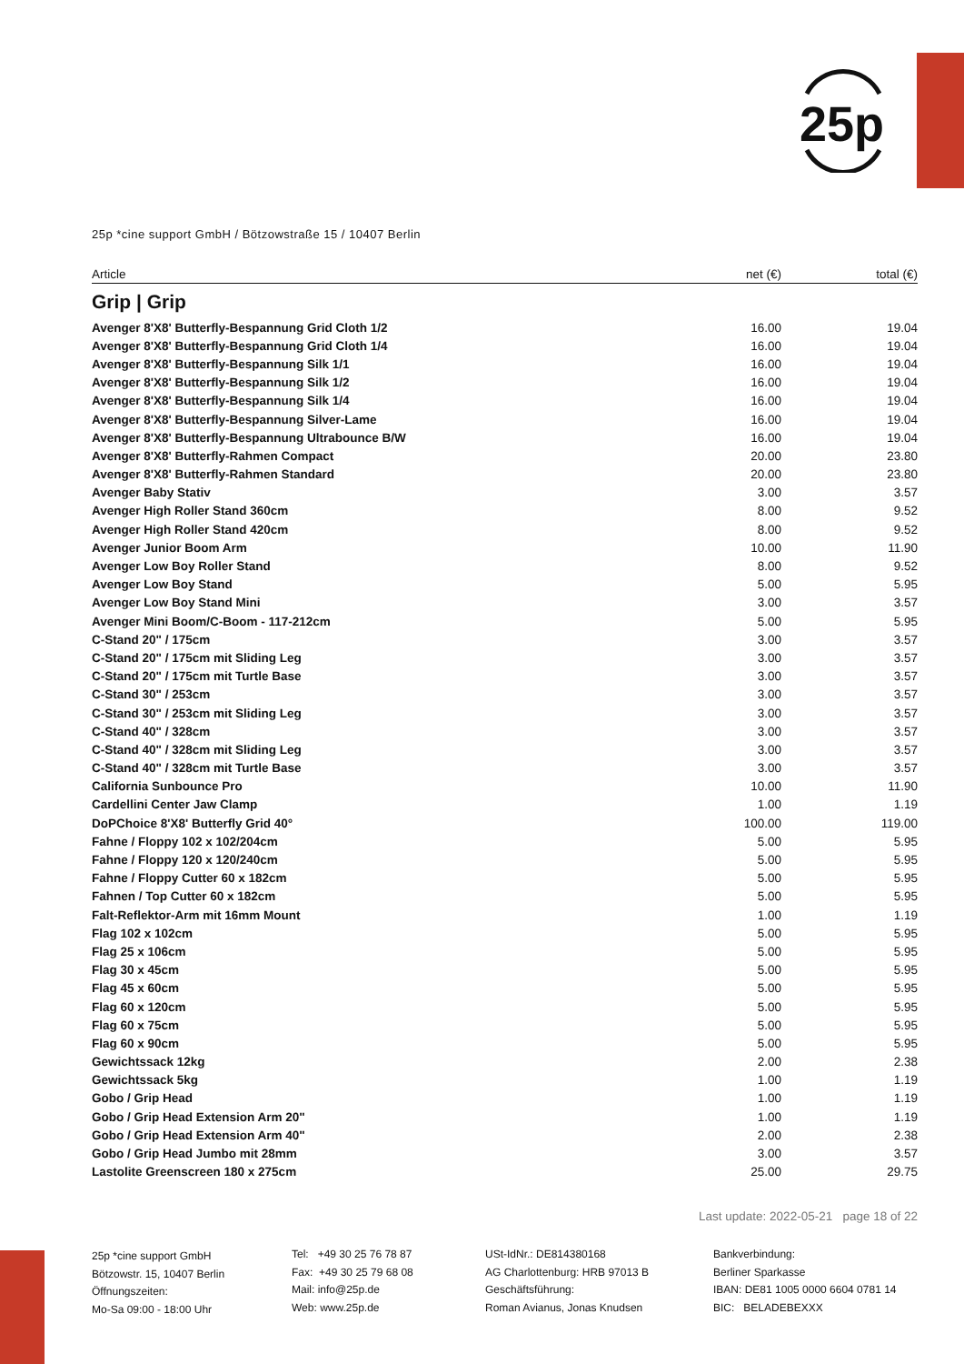25p
25p *cine support GmbH / Bötzowstraße 15 / 10407 Berlin
| Article | net (€) | total (€) |
| --- | --- | --- |
Grip | Grip
| Avenger 8'X8' Butterfly-Bespannung Grid Cloth 1/2 | 16.00 | 19.04 |
| Avenger 8'X8' Butterfly-Bespannung Grid Cloth 1/4 | 16.00 | 19.04 |
| Avenger 8'X8' Butterfly-Bespannung Silk 1/1 | 16.00 | 19.04 |
| Avenger 8'X8' Butterfly-Bespannung Silk 1/2 | 16.00 | 19.04 |
| Avenger 8'X8' Butterfly-Bespannung Silk 1/4 | 16.00 | 19.04 |
| Avenger 8'X8' Butterfly-Bespannung Silver-Lame | 16.00 | 19.04 |
| Avenger 8'X8' Butterfly-Bespannung Ultrabounce B/W | 16.00 | 19.04 |
| Avenger 8'X8' Butterfly-Rahmen Compact | 20.00 | 23.80 |
| Avenger 8'X8' Butterfly-Rahmen Standard | 20.00 | 23.80 |
| Avenger Baby Stativ | 3.00 | 3.57 |
| Avenger High Roller Stand 360cm | 8.00 | 9.52 |
| Avenger High Roller Stand 420cm | 8.00 | 9.52 |
| Avenger Junior Boom Arm | 10.00 | 11.90 |
| Avenger Low Boy Roller Stand | 8.00 | 9.52 |
| Avenger Low Boy Stand | 5.00 | 5.95 |
| Avenger Low Boy Stand Mini | 3.00 | 3.57 |
| Avenger Mini Boom/C-Boom - 117-212cm | 5.00 | 5.95 |
| C-Stand 20" / 175cm | 3.00 | 3.57 |
| C-Stand 20" / 175cm mit Sliding Leg | 3.00 | 3.57 |
| C-Stand 20" / 175cm mit Turtle Base | 3.00 | 3.57 |
| C-Stand 30" / 253cm | 3.00 | 3.57 |
| C-Stand 30" / 253cm mit Sliding Leg | 3.00 | 3.57 |
| C-Stand 40" / 328cm | 3.00 | 3.57 |
| C-Stand 40" / 328cm mit Sliding Leg | 3.00 | 3.57 |
| C-Stand 40" / 328cm mit Turtle Base | 3.00 | 3.57 |
| California Sunbounce Pro | 10.00 | 11.90 |
| Cardellini Center Jaw Clamp | 1.00 | 1.19 |
| DoPChoice 8'X8' Butterfly Grid 40° | 100.00 | 119.00 |
| Fahne / Floppy 102 x 102/204cm | 5.00 | 5.95 |
| Fahne / Floppy 120 x 120/240cm | 5.00 | 5.95 |
| Fahne / Floppy Cutter 60 x 182cm | 5.00 | 5.95 |
| Fahnen / Top Cutter 60 x 182cm | 5.00 | 5.95 |
| Falt-Reflektor-Arm mit 16mm Mount | 1.00 | 1.19 |
| Flag 102 x 102cm | 5.00 | 5.95 |
| Flag 25 x 106cm | 5.00 | 5.95 |
| Flag 30 x 45cm | 5.00 | 5.95 |
| Flag 45 x 60cm | 5.00 | 5.95 |
| Flag 60 x 120cm | 5.00 | 5.95 |
| Flag 60 x 75cm | 5.00 | 5.95 |
| Flag 60 x 90cm | 5.00 | 5.95 |
| Gewichtssack 12kg | 2.00 | 2.38 |
| Gewichtssack 5kg | 1.00 | 1.19 |
| Gobo / Grip Head | 1.00 | 1.19 |
| Gobo / Grip Head Extension Arm 20" | 1.00 | 1.19 |
| Gobo / Grip Head Extension Arm 40" | 2.00 | 2.38 |
| Gobo / Grip Head Jumbo mit 28mm | 3.00 | 3.57 |
| Lastolite Greenscreen 180 x 275cm | 25.00 | 29.75 |
Last update: 2022-05-21 page 18 of 22
25p *cine support GmbH
Bötzowstr. 15, 10407 Berlin
Öffnungszeiten:
Mo-Sa 09:00 - 18:00 Uhr
Tel: +49 30 25 76 78 87
Fax: +49 30 25 79 68 08
Mail: info@25p.de
Web: www.25p.de
USt-IdNr.: DE814380168
AG Charlottenburg: HRB 97013 B
Geschäftsführung:
Roman Avianus, Jonas Knudsen
Bankverbindung:
Berliner Sparkasse
IBAN: DE81 1005 0000 6604 0781 14
BIC: BELADEBEXXX